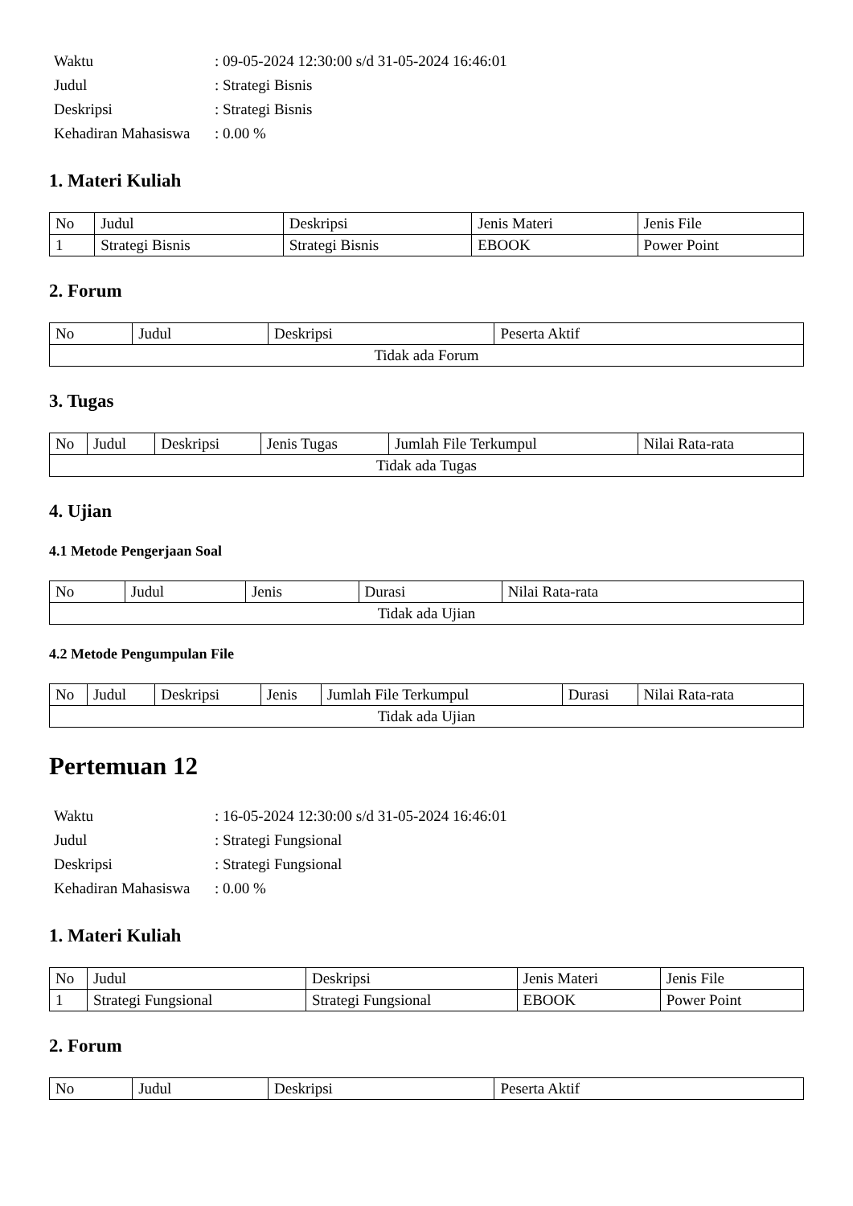| Waktu | : 09-05-2024 12:30:00 s/d 31-05-2024 16:46:01 |
| Judul | : Strategi Bisnis |
| Deskripsi | : Strategi Bisnis |
| Kehadiran Mahasiswa | : 0.00 % |
1. Materi Kuliah
| No | Judul | Deskripsi | Jenis Materi | Jenis File |
| --- | --- | --- | --- | --- |
| 1 | Strategi Bisnis | Strategi Bisnis | EBOOK | Power Point |
2. Forum
| No | Judul | Deskripsi | Peserta Aktif |
| --- | --- | --- | --- |
| Tidak ada Forum | | | |
3. Tugas
| No | Judul | Deskripsi | Jenis Tugas | Jumlah File Terkumpul | Nilai Rata-rata |
| --- | --- | --- | --- | --- | --- |
| Tidak ada Tugas | | | | | |
4. Ujian
4.1 Metode Pengerjaan Soal
| No | Judul | Jenis | Durasi | Nilai Rata-rata |
| --- | --- | --- | --- | --- |
| Tidak ada Ujian | | | | |
4.2 Metode Pengumpulan File
| No | Judul | Deskripsi | Jenis | Jumlah File Terkumpul | Durasi | Nilai Rata-rata |
| --- | --- | --- | --- | --- | --- | --- |
| Tidak ada Ujian | | | | | | |
Pertemuan 12
| Waktu | : 16-05-2024 12:30:00 s/d 31-05-2024 16:46:01 |
| Judul | : Strategi Fungsional |
| Deskripsi | : Strategi Fungsional |
| Kehadiran Mahasiswa | : 0.00 % |
1. Materi Kuliah
| No | Judul | Deskripsi | Jenis Materi | Jenis File |
| --- | --- | --- | --- | --- |
| 1 | Strategi Fungsional | Strategi Fungsional | EBOOK | Power Point |
2. Forum
| No | Judul | Deskripsi | Peserta Aktif |
| --- | --- | --- | --- |